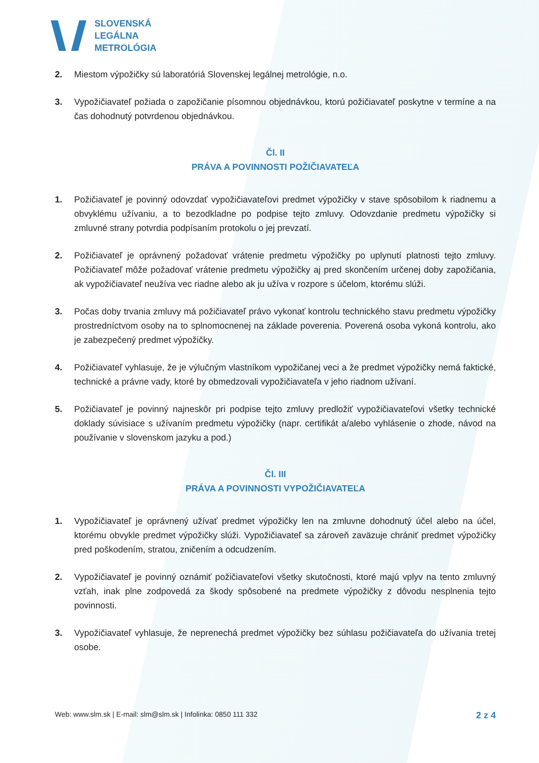SLOVENSKÁ
LEGÁLNA
METROLÓGIA
2. Miestom výpožičky sú laboratóriá Slovenskej legálnej metrológie, n.o.
3. Vypožičiavateľ požiada o zapožičanie písomnou objednávkou, ktorú požičiavateľ poskytne v termíne a na čas dohodnutý potvrdenou objednávkou.
Čl. II
PRÁVA A POVINNOSTI POŽIČIAVATEĽA
1. Požičiavateľ je povinný odovzdať vypožičiavateľovi predmet výpožičky v stave spôsobilom k riadnemu a obvyklému užívaniu, a to bezodkladne po podpise tejto zmluvy. Odovzdanie predmetu výpožičky si zmluvné strany potvrdia podpísaním protokolu o jej prevzatí.
2. Požičiavateľ je oprávnený požadovať vrátenie predmetu výpožičky po uplynutí platnosti tejto zmluvy. Požičiavateľ môže požadovať vrátenie predmetu výpožičky aj pred skončením určenej doby zapožičania, ak vypožičiavateľ neužíva vec riadne alebo ak ju užíva v rozpore s účelom, ktorému slúži.
3. Počas doby trvania zmluvy má požičiavateľ právo vykonať kontrolu technického stavu predmetu výpožičky prostredníctvom osoby na to splnomocnenej na základe poverenia. Poverená osoba vykoná kontrolu, ako je zabezpečený predmet výpožičky.
4. Požičiavateľ vyhlasuje, že je výlučným vlastníkom vypožičanej veci a že predmet výpožičky nemá faktické, technické a právne vady, ktoré by obmedzovali vypožičiavateľa v jeho riadnom užívaní.
5. Požičiavateľ je povinný najneskôr pri podpise tejto zmluvy predložiť vypožičiavateľovi všetky technické doklady súvisiace s užívaním predmetu výpožičky (napr. certifikát a/alebo vyhlásenie o zhode, návod na používanie v slovenskom jazyku a pod.)
Čl. III
PRÁVA A POVINNOSTI VYPOŽIČIAVATEĽA
1. Vypožičiavateľ je oprávnený užívať predmet výpožičky len na zmluvne dohodnutý účel alebo na účel, ktorému obvykle predmet výpožičky slúži. Vypožičiavateľ sa zároveň zaväzuje chrániť predmet výpožičky pred poškodením, stratou, zničením a odcudzením.
2. Vypožičiavateľ je povinný oznámiť požičiavateľovi všetky skutočnosti, ktoré majú vplyv na tento zmluvný vzťah, inak plne zodpovedá za škody spôsobené na predmete výpožičky z dôvodu nesplnenia tejto povinnosti.
3. Vypožičiavateľ vyhlasuje, že neprenechá predmet výpožičky bez súhlasu požičiavateľa do užívania tretej osobe.
Web: www.slm.sk | E-mail: slm@slm.sk | Infolinka: 0850 111 332 2 z 4